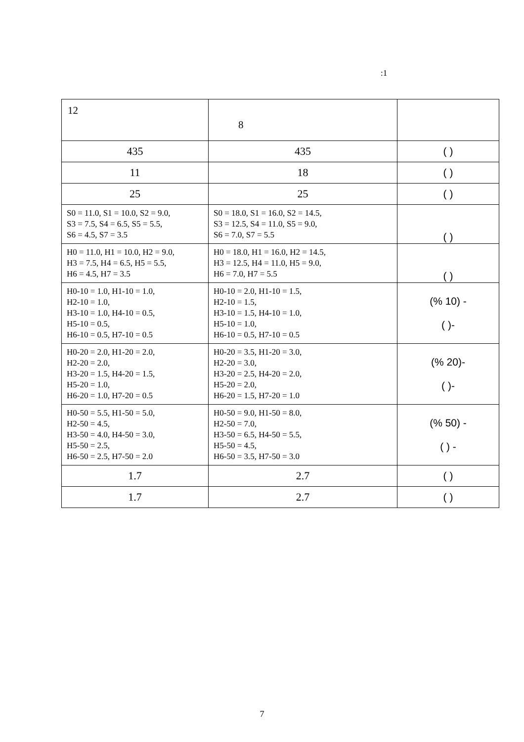:1
| 12 | 8 | |
| 435 | 435 | ( ) |
| 11 | 18 | ( ) |
| 25 | 25 | ( ) |
| S0 = 11.0, S1 = 10.0, S2 = 9.0, S3 = 7.5, S4 = 6.5, S5 = 5.5, S6 = 4.5, S7 = 3.5 | S0 = 18.0, S1 = 16.0, S2 = 14.5, S3 = 12.5, S4 = 11.0, S5 = 9.0, S6 = 7.0, S7 = 5.5 | ( ) |
| H0 = 11.0, H1 = 10.0, H2 = 9.0, H3 = 7.5, H4 = 6.5, H5 = 5.5, H6 = 4.5, H7 = 3.5 | H0 = 18.0, H1 = 16.0, H2 = 14.5, H3 = 12.5, H4 = 11.0, H5 = 9.0, H6 = 7.0, H7 = 5.5 | ( ) |
| H0-10 = 1.0, H1-10 = 1.0, H2-10 = 1.0, H3-10 = 1.0, H4-10 = 0.5, H5-10 = 0.5, H6-10 = 0.5, H7-10 = 0.5 | H0-10 = 2.0, H1-10 = 1.5, H2-10 = 1.5, H3-10 = 1.5, H4-10 = 1.0, H5-10 = 1.0, H6-10 = 0.5, H7-10 = 0.5 | (% 10) - ( )- |
| H0-20 = 2.0, H1-20 = 2.0, H2-20 = 2.0, H3-20 = 1.5, H4-20 = 1.5, H5-20 = 1.0, H6-20 = 1.0, H7-20 = 0.5 | H0-20 = 3.5, H1-20 = 3.0, H2-20 = 3.0, H3-20 = 2.5, H4-20 = 2.0, H5-20 = 2.0, H6-20 = 1.5, H7-20 = 1.0 | (% 20)- ( )- |
| H0-50 = 5.5, H1-50 = 5.0, H2-50 = 4.5, H3-50 = 4.0, H4-50 = 3.0, H5-50 = 2.5, H6-50 = 2.5, H7-50 = 2.0 | H0-50 = 9.0, H1-50 = 8.0, H2-50 = 7.0, H3-50 = 6.5, H4-50 = 5.5, H5-50 = 4.5, H6-50 = 3.5, H7-50 = 3.0 | (% 50) - ( ) - |
| 1.7 | 2.7 | ( ) |
| 1.7 | 2.7 | ( ) |
7